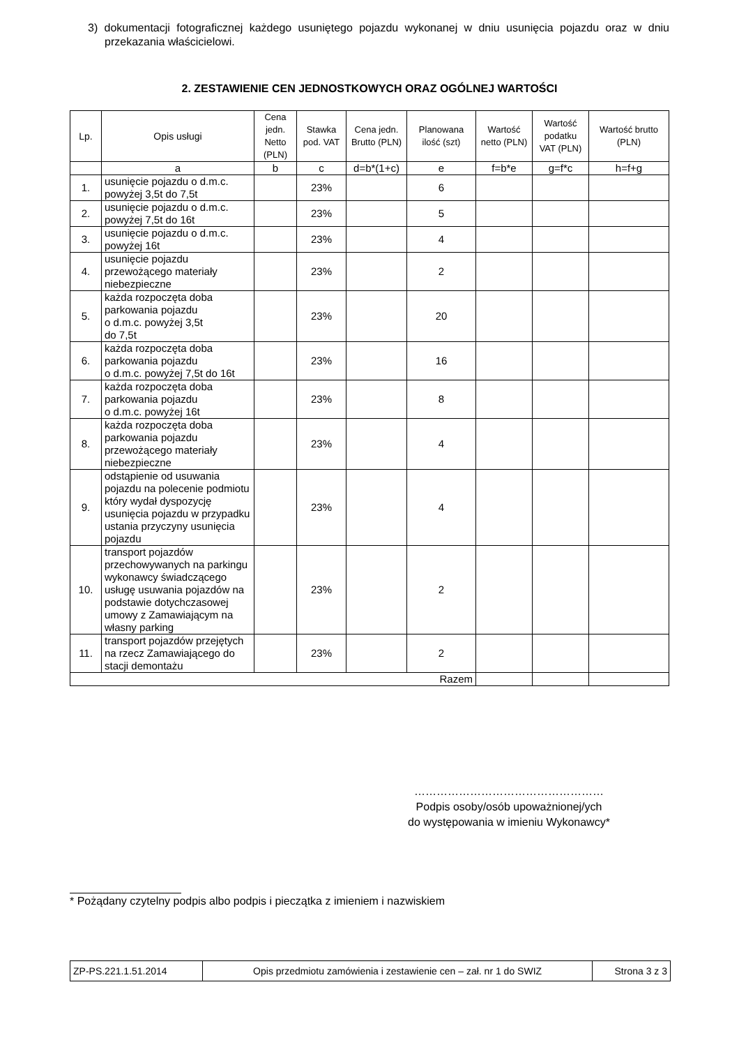3) dokumentacji fotograficznej każdego usuniętego pojazdu wykonanej w dniu usunięcia pojazdu oraz w dniu przekazania właścicielowi.
2. ZESTAWIENIE CEN JEDNOSTKOWYCH ORAZ OGÓLNEJ WARTOŚCI
| Lp. | Opis usługi | Cena jedn. Netto (PLN) | Stawka pod. VAT | Cena jedn. Brutto (PLN) | Planowana ilość (szt) | Wartość netto (PLN) | Wartość podatku VAT (PLN) | Wartość brutto (PLN) |
| --- | --- | --- | --- | --- | --- | --- | --- | --- |
| | a | b | c | d=b*(1+c) | e | f=b*e | g=f*c | h=f+g |
| 1. | usunięcie pojazdu o d.m.c. powyżej 3,5t do 7,5t | | 23% | | 6 | | | |
| 2. | usunięcie pojazdu o d.m.c. powyżej 7,5t do 16t | | 23% | | 5 | | | |
| 3. | usunięcie pojazdu o d.m.c. powyżej 16t | | 23% | | 4 | | | |
| 4. | usunięcie pojazdu przewożącego materiały niebezpieczne | | 23% | | 2 | | | |
| 5. | każda rozpoczęta doba parkowania pojazdu o d.m.c. powyżej 3,5t do 7,5t | | 23% | | 20 | | | |
| 6. | każda rozpoczęta doba parkowania pojazdu o d.m.c. powyżej 7,5t do 16t | | 23% | | 16 | | | |
| 7. | każda rozpoczęta doba parkowania pojazdu o d.m.c. powyżej 16t | | 23% | | 8 | | | |
| 8. | każda rozpoczęta doba parkowania pojazdu przewożącego materiały niebezpieczne | | 23% | | 4 | | | |
| 9. | odstąpienie od usuwania pojazdu na polecenie podmiotu który wydał dyspozycję usunięcia pojazdu w przypadku ustania przyczyny usunięcia pojazdu | | 23% | | 4 | | | |
| 10. | transport pojazdów przechowywanych na parkingu wykonawcy świadczącego usługę usuwania pojazdów na podstawie dotychczasowej umowy z Zamawiającym na własny parking | | 23% | | 2 | | | |
| 11. | transport pojazdów przejętych na rzecz Zamawiającego do stacji demontażu | | 23% | | 2 | | | |
| Razem | | | | | | | | |
……………………………………………
Podpis osoby/osób upoważnionej/ych
do występowania w imieniu Wykonawcy*
* Pożądany czytelny podpis albo podpis i pieczątka z imieniem i nazwiskiem
| ZP-PS.221.1.51.2014 | Opis przedmiotu zamówienia i zestawienie cen – zał. nr 1 do SWIZ | Strona 3 z 3 |